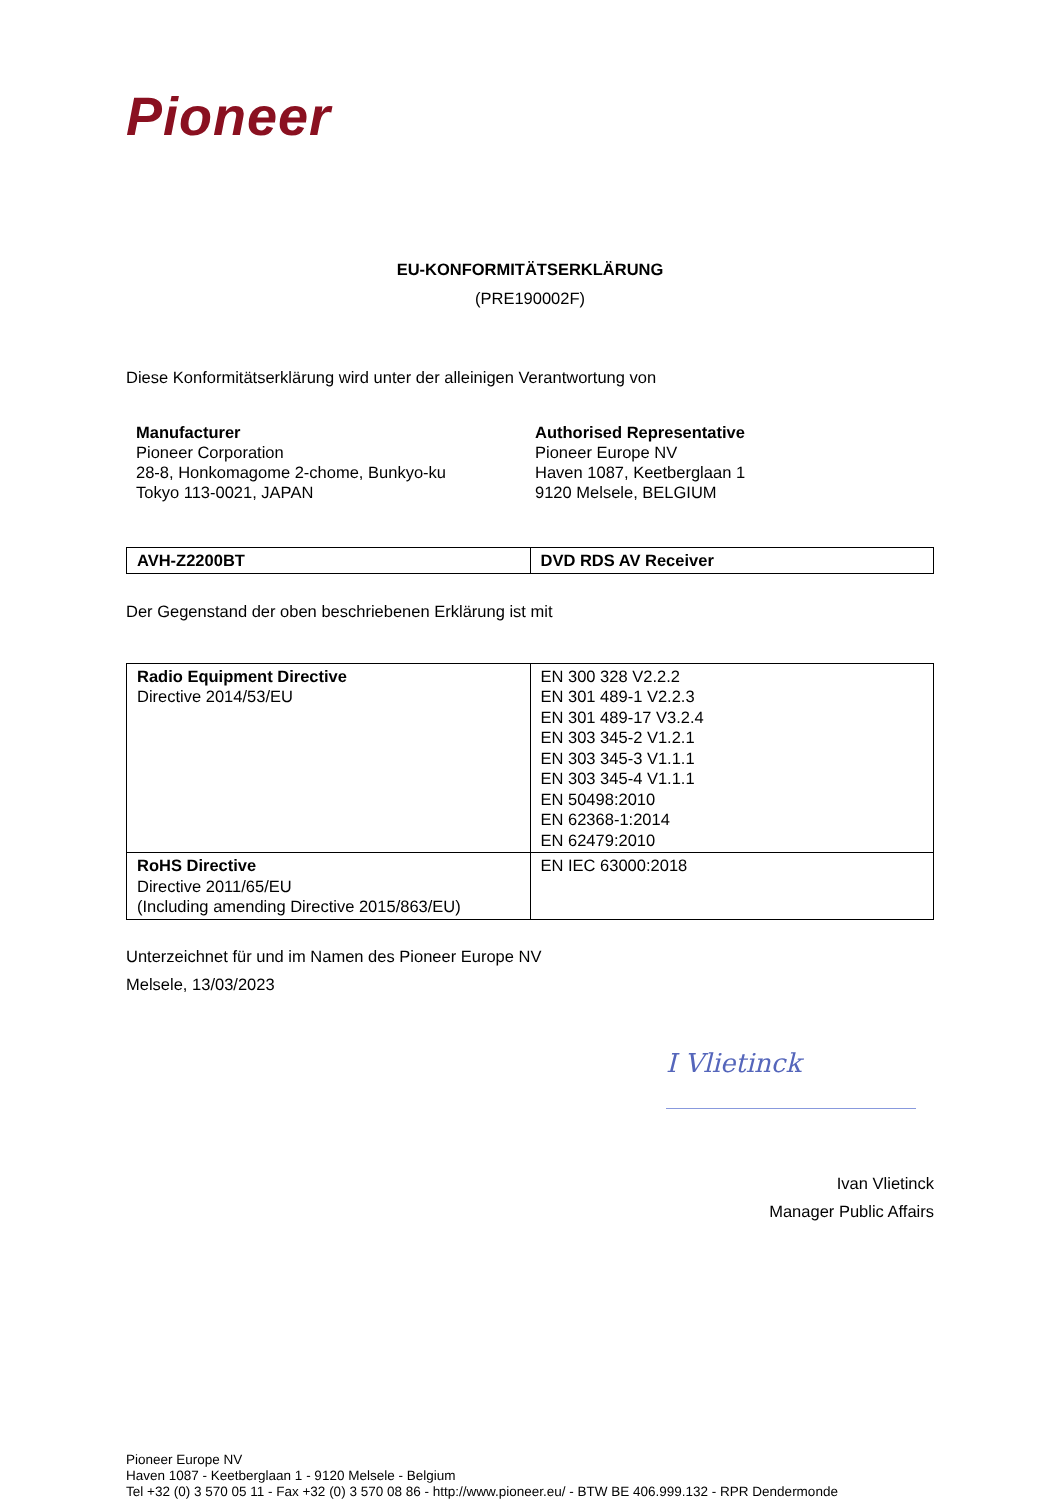Pioneer
EU-KONFORMITÄTSERKLÄRUNG
(PRE190002F)
Diese Konformitätserklärung wird unter der alleinigen Verantwortung von
Manufacturer
Pioneer Corporation
28-8, Honkomagome 2-chome, Bunkyo-ku
Tokyo 113-0021, JAPAN
Authorised Representative
Pioneer Europe NV
Haven 1087, Keetberglaan 1
9120 Melsele, BELGIUM
| AVH-Z2200BT | DVD RDS AV Receiver |
Der Gegenstand der oben beschriebenen Erklärung ist mit
| Radio Equipment Directive Directive 2014/53/EU | EN 300 328 V2.2.2 EN 301 489-1 V2.2.3 EN 301 489-17 V3.2.4 EN 303 345-2 V1.2.1 EN 303 345-3 V1.1.1 EN 303 345-4 V1.1.1 EN 50498:2010 EN 62368-1:2014 EN 62479:2010 |
| RoHS Directive Directive 2011/65/EU (Including amending Directive 2015/863/EU) | EN IEC 63000:2018 |
Unterzeichnet für und im Namen des Pioneer Europe NV
Melsele, 13/03/2023
I Vlietinck
Ivan Vlietinck
Manager Public Affairs
Pioneer Europe NV
Haven 1087 - Keetberglaan 1 - 9120 Melsele - Belgium
Tel +32 (0) 3 570 05 11 - Fax +32 (0) 3 570 08 86 - http://www.pioneer.eu/ - BTW BE 406.999.132 - RPR Dendermonde